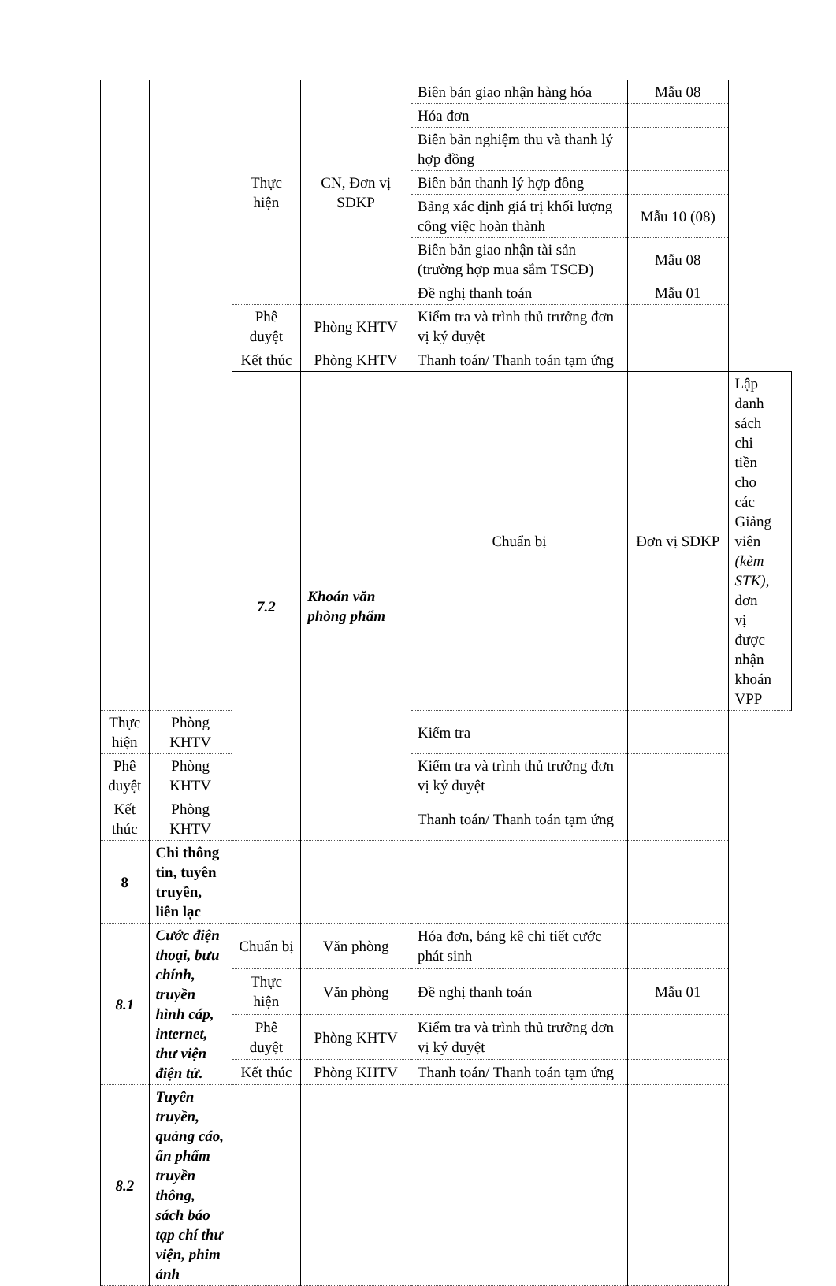| | | Thực hiện | CN, Đơn vị SDKP | Biên bản giao nhận hàng hóa | Mẫu 08 | | |
| | | | | Hóa đơn | | | |
| | | | | Biên bản nghiệm thu và thanh lý hợp đồng | | | |
| | | | | Biên bản thanh lý hợp đồng | | | |
| | | | | Bảng xác định giá trị khối lượng công việc hoàn thành | Mẫu 10 (08) | | |
| | | | | Biên bản giao nhận tài sản (trường hợp mua sắm TSCĐ) | Mẫu 08 | | |
| | | | | Đề nghị thanh toán | Mẫu 01 | | |
| | | Phê duyệt | Phòng KHTV | Kiểm tra và trình thủ trưởng đơn vị ký duyệt | | | |
| | | Kết thúc | Phòng KHTV | Thanh toán/ Thanh toán tạm ứng | | | |
| | | 7.2 | Khoán văn phòng phẩm | Chuẩn bị | Đơn vị SDKP | Lập danh sách chi tiền cho các Giảng viên (kèm STK) , đơn vị được nhận khoán VPP | |
| Thực hiện | Phòng KHTV | | | Kiểm tra | | | |
| Phê duyệt | Phòng KHTV | | | Kiểm tra và trình thủ trưởng đơn vị ký duyệt | | | |
| Kết thúc | Phòng KHTV | | | Thanh toán/ Thanh toán tạm ứng | | | |
| 8 | Chi thông tin, tuyên truyền, liên lạc | | | | | | |
| 8.1 | Cước điện thoại, bưu chính, truyền hình cáp, internet, thư viện điện tử. | Chuẩn bị | Văn phòng | Hóa đơn, bảng kê chi tiết cước phát sinh | | | |
| | | Thực hiện | Văn phòng | Đề nghị thanh toán | Mẫu 01 | | |
| | | Phê duyệt | Phòng KHTV | Kiểm tra và trình thủ trưởng đơn vị ký duyệt | | | |
| | | Kết thúc | Phòng KHTV | Thanh toán/ Thanh toán tạm ứng | | | |
| 8.2 | Tuyên truyền, quảng cáo, ấn phẩm truyền thông, sách báo tạp chí thư viện, phim ảnh | | | | | | |